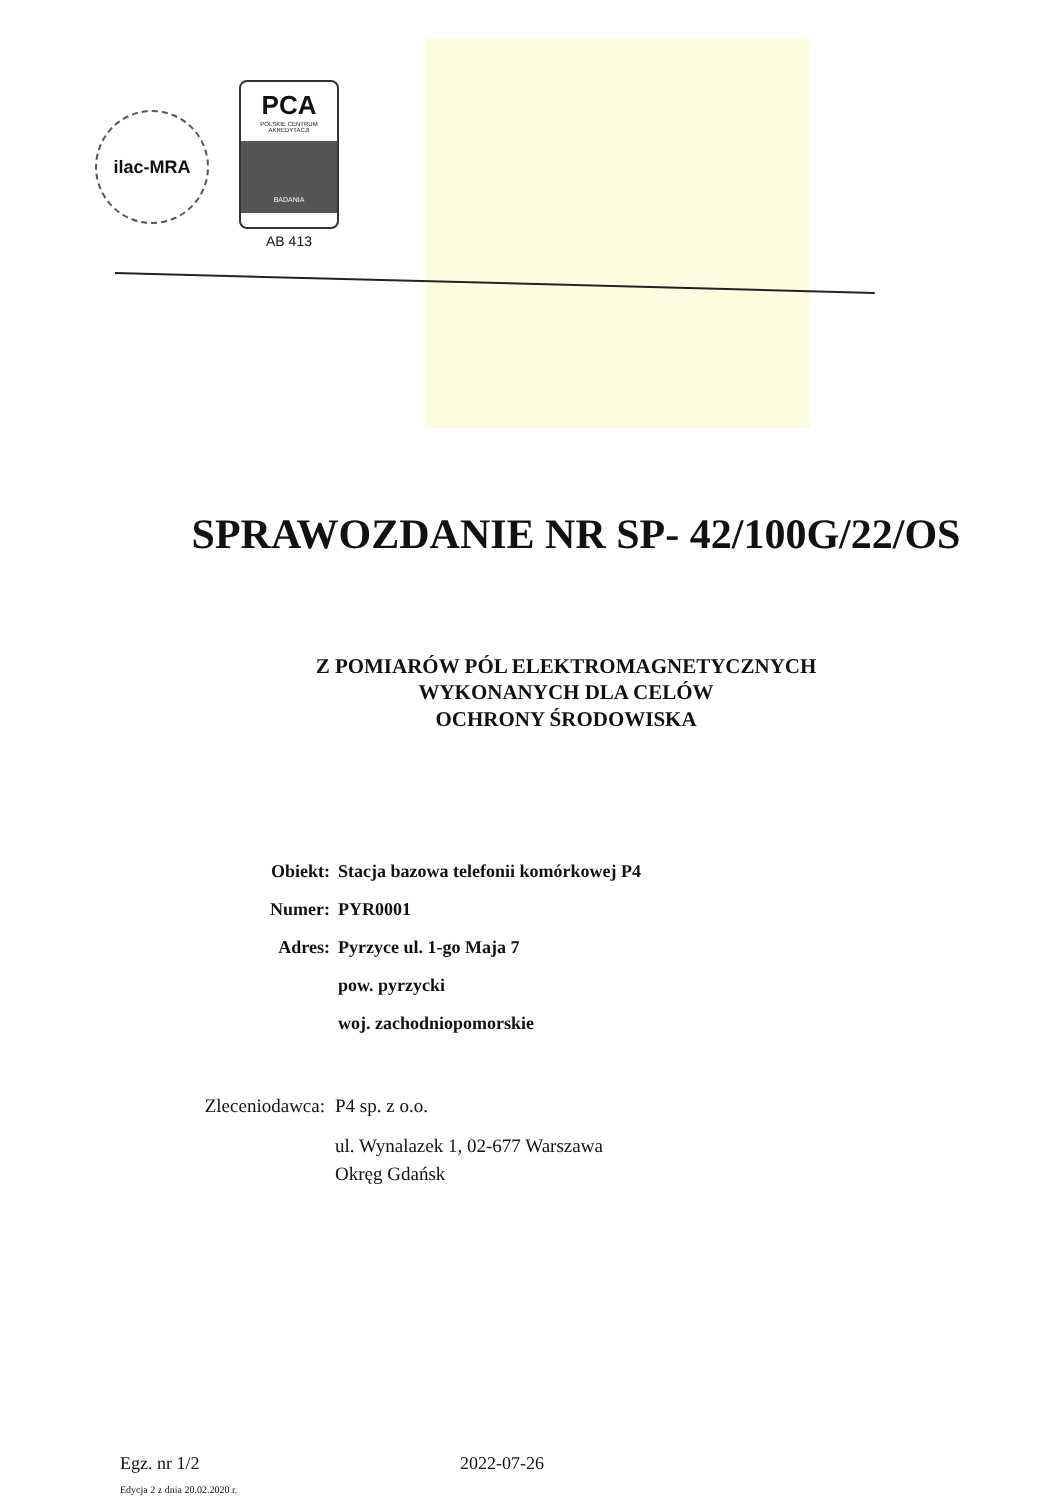ilac-MRA
PCA
POLSKIE CENTRUM
AKREDYTACJI
BADANIA
AB 413
SPRAWOZDANIE NR SP- 42/100G/22/OS
Z POMIARÓW PÓL ELEKTROMAGNETYCZNYCH
WYKONANYCH DLA CELÓW
OCHRONY ŚRODOWISKA
Obiekt: Stacja bazowa telefonii komórkowej P4
Numer: PYR0001
Adres: Pyrzyce ul. 1-go Maja 7
pow. pyrzycki
woj. zachodniopomorskie
Zleceniodawca: P4 sp. z o.o.
ul. Wynalazek 1, 02-677 Warszawa
Okręg Gdańsk
Egz. nr 1/2 2022-07-26
Edycja 2 z dnia 20.02.2020 r.